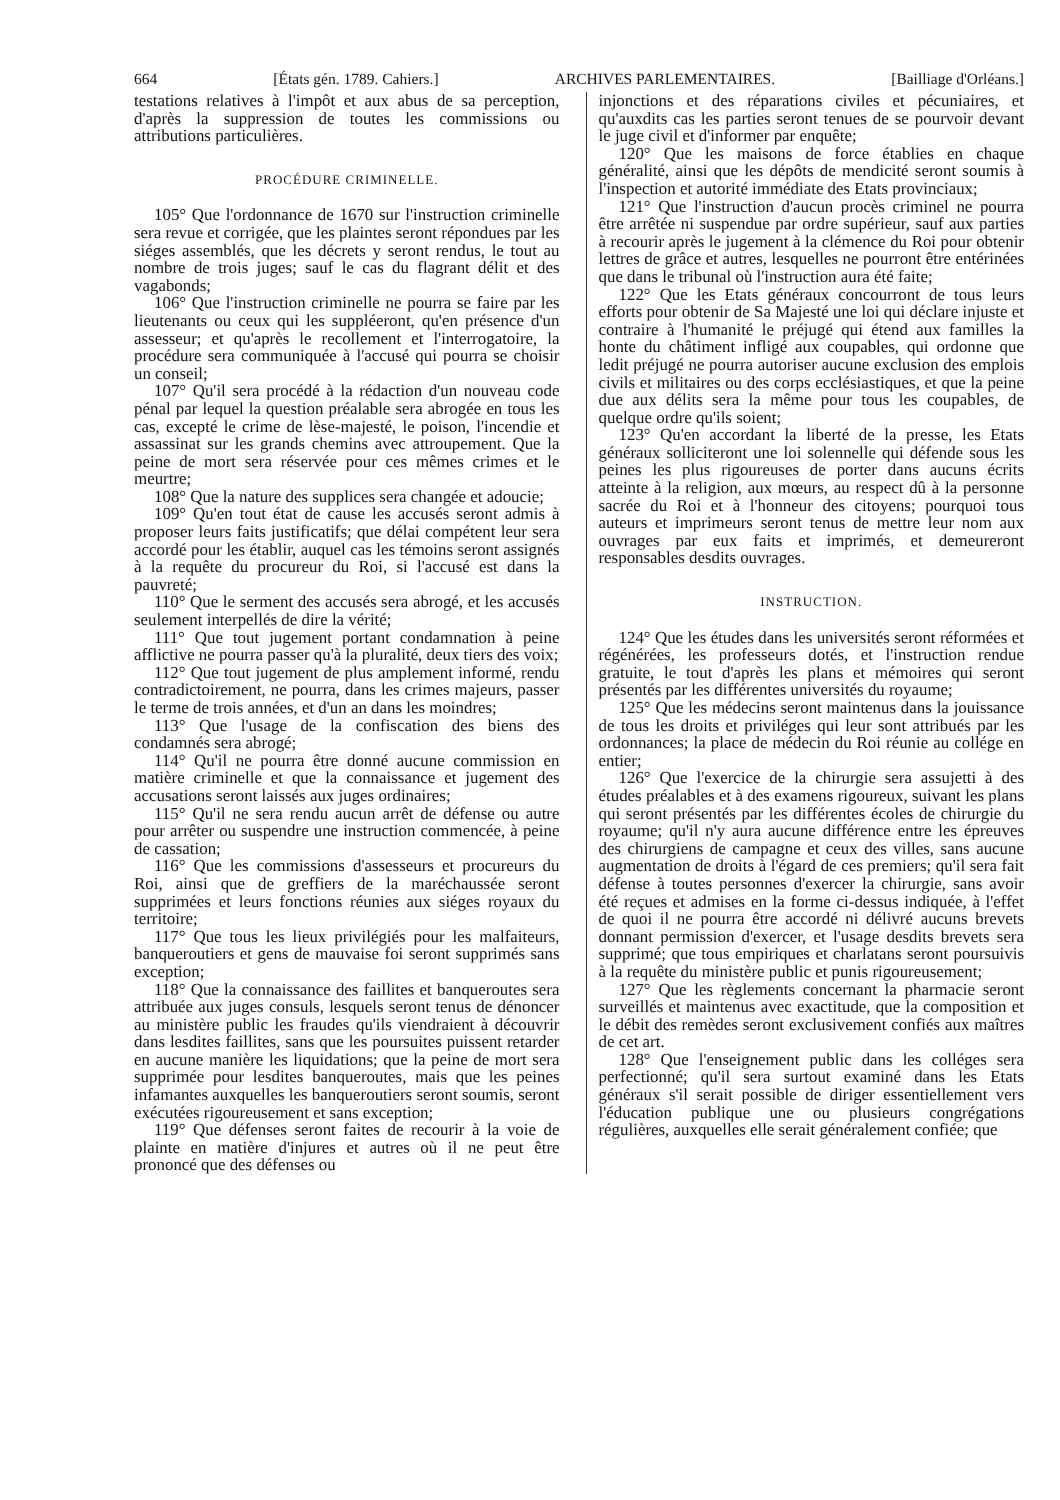664 [États gén. 1789. Cahiers.] ARCHIVES PARLEMENTAIRES. [Bailliage d'Orléans.]
testations relatives à l'impôt et aux abus de sa perception, d'après la suppression de toutes les commissions ou attributions particulières.
PROCÉDURE CRIMINELLE.
105° Que l'ordonnance de 1670 sur l'instruction criminelle sera revue et corrigée, que les plaintes seront répondues par les siéges assemblés, que les décrets y seront rendus, le tout au nombre de trois juges; sauf le cas du flagrant délit et des vagabonds;
106° Que l'instruction criminelle ne pourra se faire par les lieutenants ou ceux qui les suppléeront, qu'en présence d'un assesseur; et qu'après le recollement et l'interrogatoire, la procédure sera communiquée à l'accusé qui pourra se choisir un conseil;
107° Qu'il sera procédé à la rédaction d'un nouveau code pénal par lequel la question préalable sera abrogée en tous les cas, excepté le crime de lèse-majesté, le poison, l'incendie et assassinat sur les grands chemins avec attroupement. Que la peine de mort sera réservée pour ces mêmes crimes et le meurtre;
108° Que la nature des supplices sera changée et adoucie;
109° Qu'en tout état de cause les accusés seront admis à proposer leurs faits justificatifs; que délai compétent leur sera accordé pour les établir, auquel cas les témoins seront assignés à la requête du procureur du Roi, si l'accusé est dans la pauvreté;
110° Que le serment des accusés sera abrogé, et les accusés seulement interpellés de dire la vérité;
111° Que tout jugement portant condamnation à peine afflictive ne pourra passer qu'à la pluralité, deux tiers des voix;
112° Que tout jugement de plus amplement informé, rendu contradictoirement, ne pourra, dans les crimes majeurs, passer le terme de trois années, et d'un an dans les moindres;
113° Que l'usage de la confiscation des biens des condamnés sera abrogé;
114° Qu'il ne pourra être donné aucune commission en matière criminelle et que la connaissance et jugement des accusations seront laissés aux juges ordinaires;
115° Qu'il ne sera rendu aucun arrêt de défense ou autre pour arrêter ou suspendre une instruction commencée, à peine de cassation;
116° Que les commissions d'assesseurs et procureurs du Roi, ainsi que de greffiers de la maréchaussée seront supprimées et leurs fonctions réunies aux siéges royaux du territoire;
117° Que tous les lieux privilégiés pour les malfaiteurs, banqueroutiers et gens de mauvaise foi seront supprimés sans exception;
118° Que la connaissance des faillites et banqueroutes sera attribuée aux juges consuls, lesquels seront tenus de dénoncer au ministère public les fraudes qu'ils viendraient à découvrir dans lesdites faillites, sans que les poursuites puissent retarder en aucune manière les liquidations; que la peine de mort sera supprimée pour lesdites banqueroutes, mais que les peines infamantes auxquelles les banqueroutiers seront soumis, seront exécutées rigoureusement et sans exception;
119° Que défenses seront faites de recourir à la voie de plainte en matière d'injures et autres où il ne peut être prononcé que des défenses ou
injonctions et des réparations civiles et pécuniaires, et qu'auxdits cas les parties seront tenues de se pourvoir devant le juge civil et d'informer par enquête;
120° Que les maisons de force établies en chaque généralité, ainsi que les dépôts de mendicité seront soumis à l'inspection et autorité immédiate des Etats provinciaux;
121° Que l'instruction d'aucun procès criminel ne pourra être arrêtée ni suspendue par ordre supérieur, sauf aux parties à recourir après le jugement à la clémence du Roi pour obtenir lettres de grâce et autres, lesquelles ne pourront être entérinées que dans le tribunal où l'instruction aura été faite;
122° Que les Etats généraux concourront de tous leurs efforts pour obtenir de Sa Majesté une loi qui déclare injuste et contraire à l'humanité le préjugé qui étend aux familles la honte du châtiment infligé aux coupables, qui ordonne que ledit préjugé ne pourra autoriser aucune exclusion des emplois civils et militaires ou des corps ecclésiastiques, et que la peine due aux délits sera la même pour tous les coupables, de quelque ordre qu'ils soient;
123° Qu'en accordant la liberté de la presse, les Etats généraux solliciteront une loi solennelle qui défende sous les peines les plus rigoureuses de porter dans aucuns écrits atteinte à la religion, aux mœurs, au respect dû à la personne sacrée du Roi et à l'honneur des citoyens; pourquoi tous auteurs et imprimeurs seront tenus de mettre leur nom aux ouvrages par eux faits et imprimés, et demeureront responsables desdits ouvrages.
INSTRUCTION.
124° Que les études dans les universités seront réformées et régénérées, les professeurs dotés, et l'instruction rendue gratuite, le tout d'après les plans et mémoires qui seront présentés par les différentes universités du royaume;
125° Que les médecins seront maintenus dans la jouissance de tous les droits et priviléges qui leur sont attribués par les ordonnances; la place de médecin du Roi réunie au collége en entier;
126° Que l'exercice de la chirurgie sera assujetti à des études préalables et à des examens rigoureux, suivant les plans qui seront présentés par les différentes écoles de chirurgie du royaume; qu'il n'y aura aucune différence entre les épreuves des chirurgiens de campagne et ceux des villes, sans aucune augmentation de droits à l'égard de ces premiers; qu'il sera fait défense à toutes personnes d'exercer la chirurgie, sans avoir été reçues et admises en la forme ci-dessus indiquée, à l'effet de quoi il ne pourra être accordé ni délivré aucuns brevets donnant permission d'exercer, et l'usage desdits brevets sera supprimé; que tous empiriques et charlatans seront poursuivis à la requête du ministère public et punis rigoureusement;
127° Que les règlements concernant la pharmacie seront surveillés et maintenus avec exactitude, que la composition et le débit des remèdes seront exclusivement confiés aux maîtres de cet art.
128° Que l'enseignement public dans les colléges sera perfectionné; qu'il sera surtout examiné dans les Etats généraux s'il serait possible de diriger essentiellement vers l'éducation publique une ou plusieurs congrégations régulières, auxquelles elle serait généralement confiée; que